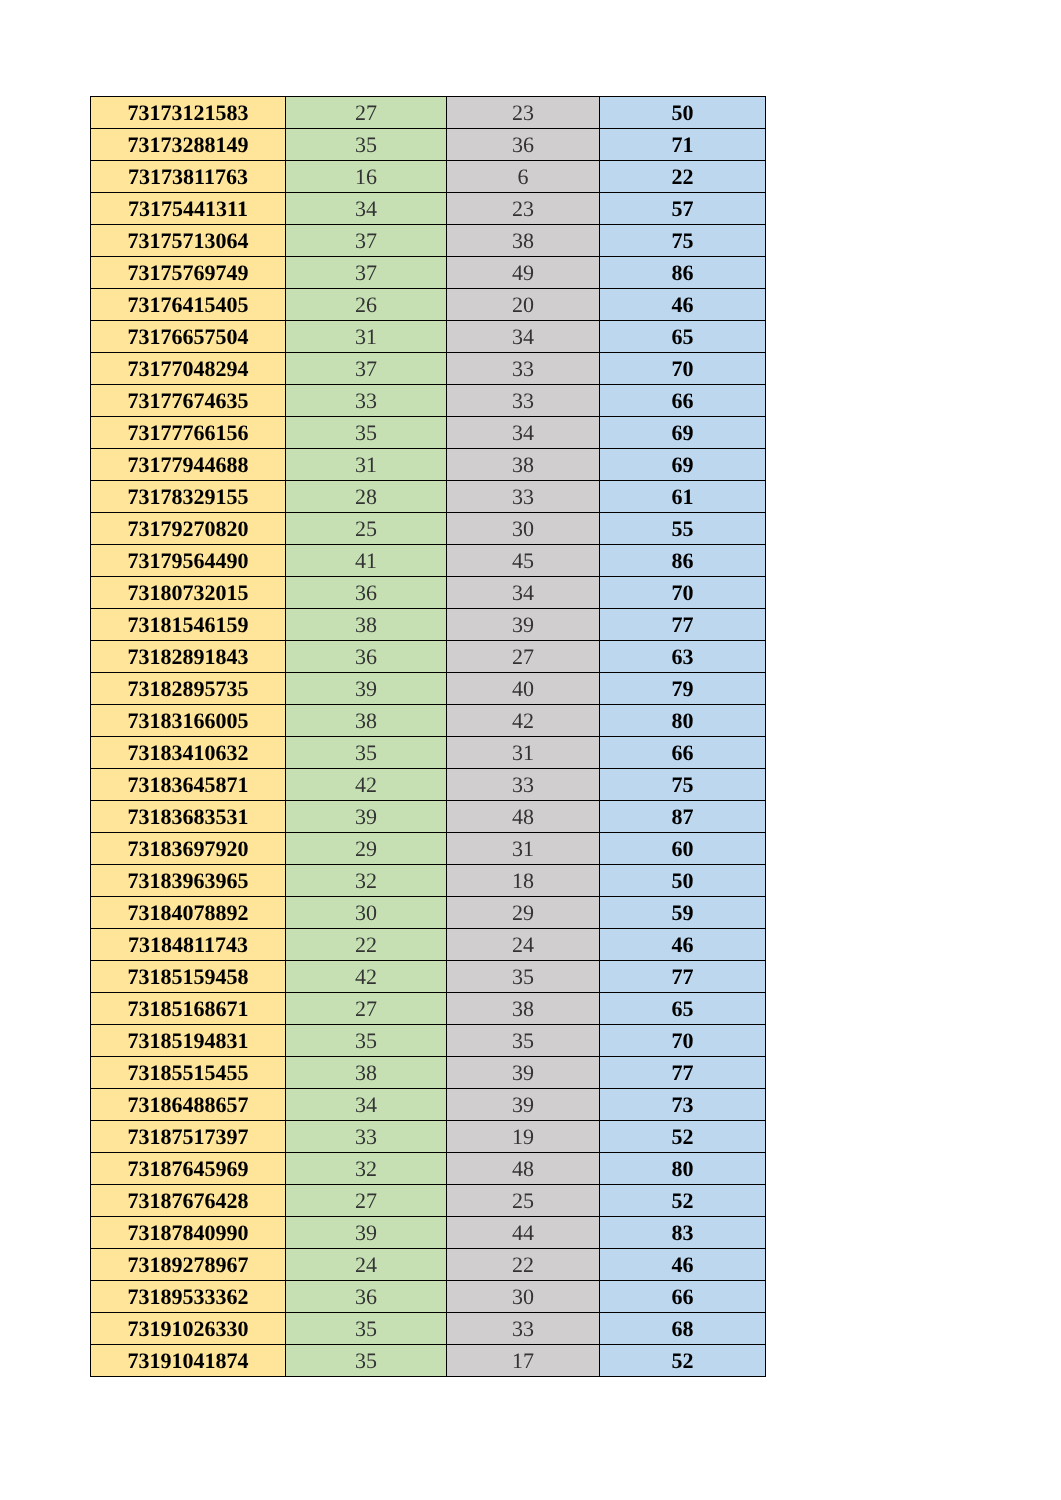| 73173121583 | 27 | 23 | 50 |
| 73173288149 | 35 | 36 | 71 |
| 73173811763 | 16 | 6 | 22 |
| 73175441311 | 34 | 23 | 57 |
| 73175713064 | 37 | 38 | 75 |
| 73175769749 | 37 | 49 | 86 |
| 73176415405 | 26 | 20 | 46 |
| 73176657504 | 31 | 34 | 65 |
| 73177048294 | 37 | 33 | 70 |
| 73177674635 | 33 | 33 | 66 |
| 73177766156 | 35 | 34 | 69 |
| 73177944688 | 31 | 38 | 69 |
| 73178329155 | 28 | 33 | 61 |
| 73179270820 | 25 | 30 | 55 |
| 73179564490 | 41 | 45 | 86 |
| 73180732015 | 36 | 34 | 70 |
| 73181546159 | 38 | 39 | 77 |
| 73182891843 | 36 | 27 | 63 |
| 73182895735 | 39 | 40 | 79 |
| 73183166005 | 38 | 42 | 80 |
| 73183410632 | 35 | 31 | 66 |
| 73183645871 | 42 | 33 | 75 |
| 73183683531 | 39 | 48 | 87 |
| 73183697920 | 29 | 31 | 60 |
| 73183963965 | 32 | 18 | 50 |
| 73184078892 | 30 | 29 | 59 |
| 73184811743 | 22 | 24 | 46 |
| 73185159458 | 42 | 35 | 77 |
| 73185168671 | 27 | 38 | 65 |
| 73185194831 | 35 | 35 | 70 |
| 73185515455 | 38 | 39 | 77 |
| 73186488657 | 34 | 39 | 73 |
| 73187517397 | 33 | 19 | 52 |
| 73187645969 | 32 | 48 | 80 |
| 73187676428 | 27 | 25 | 52 |
| 73187840990 | 39 | 44 | 83 |
| 73189278967 | 24 | 22 | 46 |
| 73189533362 | 36 | 30 | 66 |
| 73191026330 | 35 | 33 | 68 |
| 73191041874 | 35 | 17 | 52 |